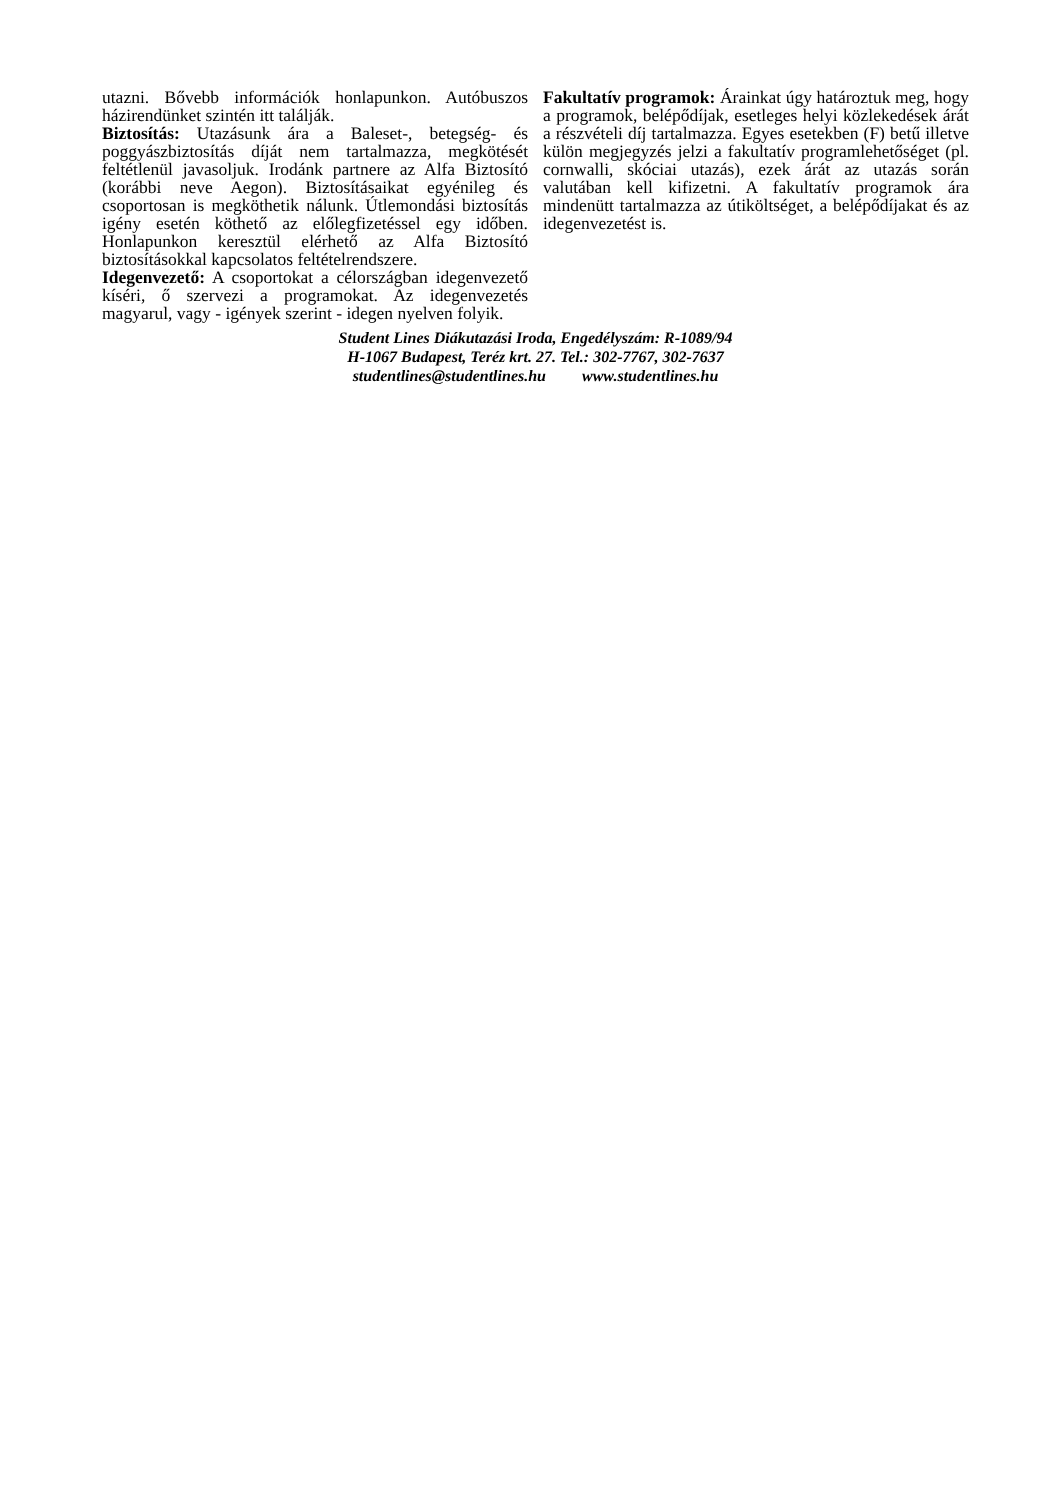utazni. Bővebb információk honlapunkon. Autóbuszos házirendünket szintén itt találják.
Biztosítás: Utazásunk ára a Baleset-, betegség- és poggyászbiztosítás díját nem tartalmazza, megkötését feltétlenül javasoljuk. Irodánk partnere az Alfa Biztosító (korábbi neve Aegon). Biztosításaikat egyénileg és csoportosan is megköthetik nálunk. Útlemondási biztosítás igény esetén köthető az előlegfizetéssel egy időben. Honlapunkon keresztül elérhető az Alfa Biztosító biztosításokkal kapcsolatos feltételrendszere.
Idegenvezető: A csoportokat a célországban idegenvezető kíséri, ő szervezi a programokat. Az idegenvezetés magyarul, vagy - igények szerint - idegen nyelven folyik.
Fakultatív programok: Árainkat úgy határoztuk meg, hogy a programok, belépődíjak, esetleges helyi közlekedések árát a részvételi díj tartalmazza. Egyes esetekben (F) betű illetve külön megjegyzés jelzi a fakultatív programlehetőséget (pl. cornwalli, skóciai utazás), ezek árát az utazás során valutában kell kifizetni. A fakultatív programok ára mindenütt tartalmazza az útiköltséget, a belépődíjakat és az idegenvezetést is.
Student Lines Diákutazási Iroda, Engedélyszám: R-1089/94
H-1067 Budapest, Teréz krt. 27. Tel.: 302-7767, 302-7637
studentlines@studentlines.hu www.studentlines.hu